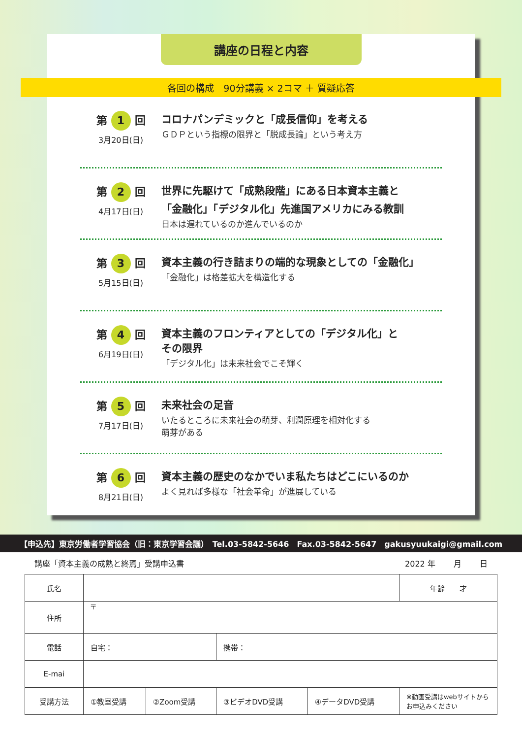講座の日程と内容
各回の構成　90分講義 × 2コマ ＋ 質疑応答
第 1 回
3月20日(日)
コロナパンデミックと「成長信仰」を考える
ＧＤＰという指標の限界と「脱成長論」という考え方
第 2 回
4月17日(日)
世界に先駆けて「成熟段階」にある日本資本主義と
「金融化」「デジタル化」先進国アメリカにみる教訓
日本は遅れているのか進んでいるのか
第 3 回
5月15日(日)
資本主義の行き詰まりの端的な現象としての「金融化」
「金融化」は格差拡大を構造化する
第 4 回
6月19日(日)
資本主義のフロンティアとしての「デジタル化」と
その限界
「デジタル化」は未来社会でこそ輝く
第 5 回
7月17日(日)
未来社会の足音
いたるところに未来社会の萌芽、利潤原理を相対化する
萌芽がある
第 6 回
8月21日(日)
資本主義の歴史のなかでいま私たちはどこにいるのか
よく見れば多様な「社会革命」が進展している
【申込先】東京労働者学習協会（旧：東京学習会議）　Tel.03-5842-5646　Fax.03-5842-5647　gakusyuukaigi@gmail.com
講座「資本主義の成熟と終焉」受講申込書 2022 年　　 月　　 日
| 氏名 | | | | | 年齢 才 |
| 住所 | 〒 | | | | |
| 電話 | 自宅： | | 携帯： | | |
| E-mai | | | | | |
| 受講方法 | ①教室受講 | ②Zoom受講 | ③ビデオDVD受講 | ④データDVD受講 | ※動画受講はwebサイトから お申込みください |